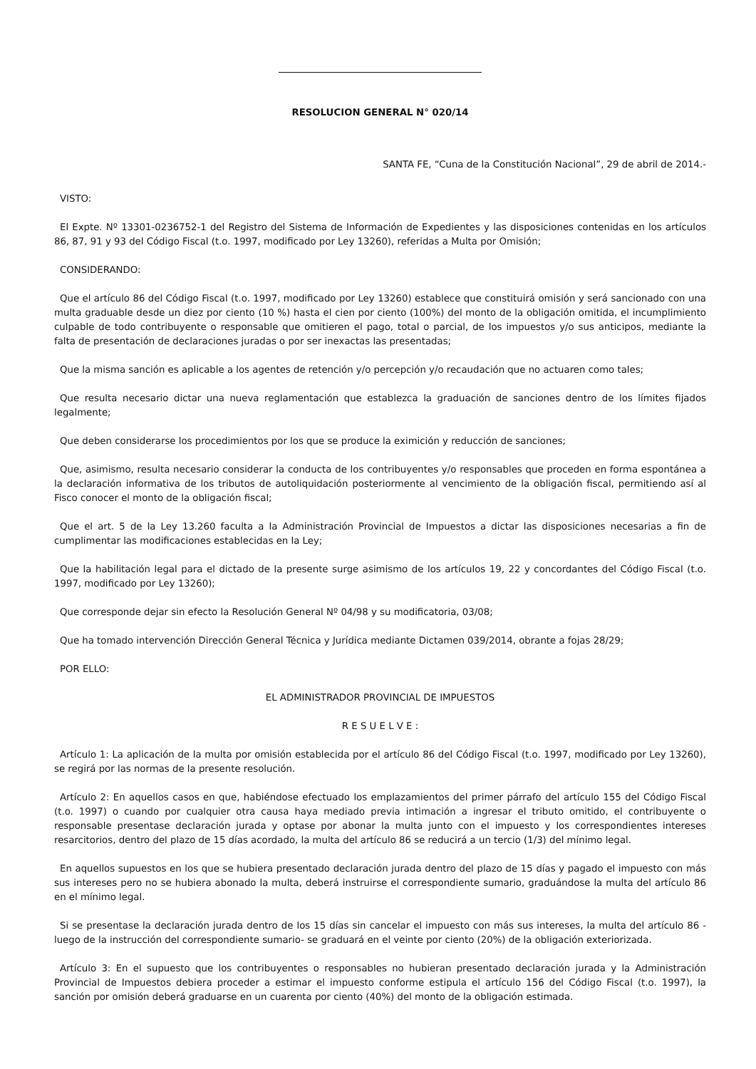RESOLUCION GENERAL N° 020/14
SANTA FE, “Cuna de la Constitución Nacional”, 29 de abril de 2014.-
VISTO:
El Expte. Nº 13301-0236752-1 del Registro del Sistema de Información de Expedientes y las disposiciones contenidas en los artículos 86, 87, 91 y 93 del Código Fiscal (t.o. 1997, modificado por Ley 13260), referidas a Multa por Omisión;
CONSIDERANDO:
Que el artículo 86 del Código Fiscal (t.o. 1997, modificado por Ley 13260) establece que constituirá omisión y será sancionado con una multa graduable desde un diez por ciento (10 %) hasta el cien por ciento (100%) del monto de la obligación omitida, el incumplimiento culpable de todo contribuyente o responsable que omitieren el pago, total o parcial, de los impuestos y/o sus anticipos, mediante la falta de presentación de declaraciones juradas o por ser inexactas las presentadas;
Que la misma sanción es aplicable a los agentes de retención y/o percepción y/o recaudación que no actuaren como tales;
Que resulta necesario dictar una nueva reglamentación que establezca la graduación de sanciones dentro de los límites fijados legalmente;
Que deben considerarse los procedimientos por los que se produce la eximición y reducción de sanciones;
Que, asimismo, resulta necesario considerar la conducta de los contribuyentes y/o responsables que proceden en forma espontánea a la declaración informativa de los tributos de autoliquidación posteriormente al vencimiento de la obligación fiscal, permitiendo así al Fisco conocer el monto de la obligación fiscal;
Que el art. 5 de la Ley 13.260 faculta a la Administración Provincial de Impuestos a dictar las disposiciones necesarias a fin de cumplimentar las modificaciones establecidas en la Ley;
Que la habilitación legal para el dictado de la presente surge asimismo de los artículos 19, 22 y concordantes del Código Fiscal (t.o. 1997, modificado por Ley 13260);
Que corresponde dejar sin efecto la Resolución General Nº 04/98 y su modificatoria, 03/08;
Que ha tomado intervención Dirección General Técnica y Jurídica mediante Dictamen 039/2014, obrante a fojas 28/29;
POR ELLO:
EL ADMINISTRADOR PROVINCIAL DE IMPUESTOS
R E S U E L V E :
Artículo 1: La aplicación de la multa por omisión establecida por el artículo 86 del Código Fiscal (t.o. 1997, modificado por Ley 13260), se regirá por las normas de la presente resolución.
Artículo 2: En aquellos casos en que, habiéndose efectuado los emplazamientos del primer párrafo del artículo 155 del Código Fiscal (t.o. 1997) o cuando por cualquier otra causa haya mediado previa intimación a ingresar el tributo omitido, el contribuyente o responsable presentase declaración jurada y optase por abonar la multa junto con el impuesto y los correspondientes intereses resarcitorios, dentro del plazo de 15 días acordado, la multa del artículo 86 se reducirá a un tercio (1/3) del mínimo legal.
En aquellos supuestos en los que se hubiera presentado declaración jurada dentro del plazo de 15 días y pagado el impuesto con más sus intereses pero no se hubiera abonado la multa, deberá instruirse el correspondiente sumario, graduándose la multa del artículo 86 en el mínimo legal.
Si se presentase la declaración jurada dentro de los 15 días sin cancelar el impuesto con más sus intereses, la multa del artículo 86 -luego de la instrucción del correspondiente sumario- se graduará en el veinte por ciento (20%) de la obligación exteriorizada.
Artículo 3: En el supuesto que los contribuyentes o responsables no hubieran presentado declaración jurada y la Administración Provincial de Impuestos debiera proceder a estimar el impuesto conforme estipula el artículo 156 del Código Fiscal (t.o. 1997), la sanción por omisión deberá graduarse en un cuarenta por ciento (40%) del monto de la obligación estimada.